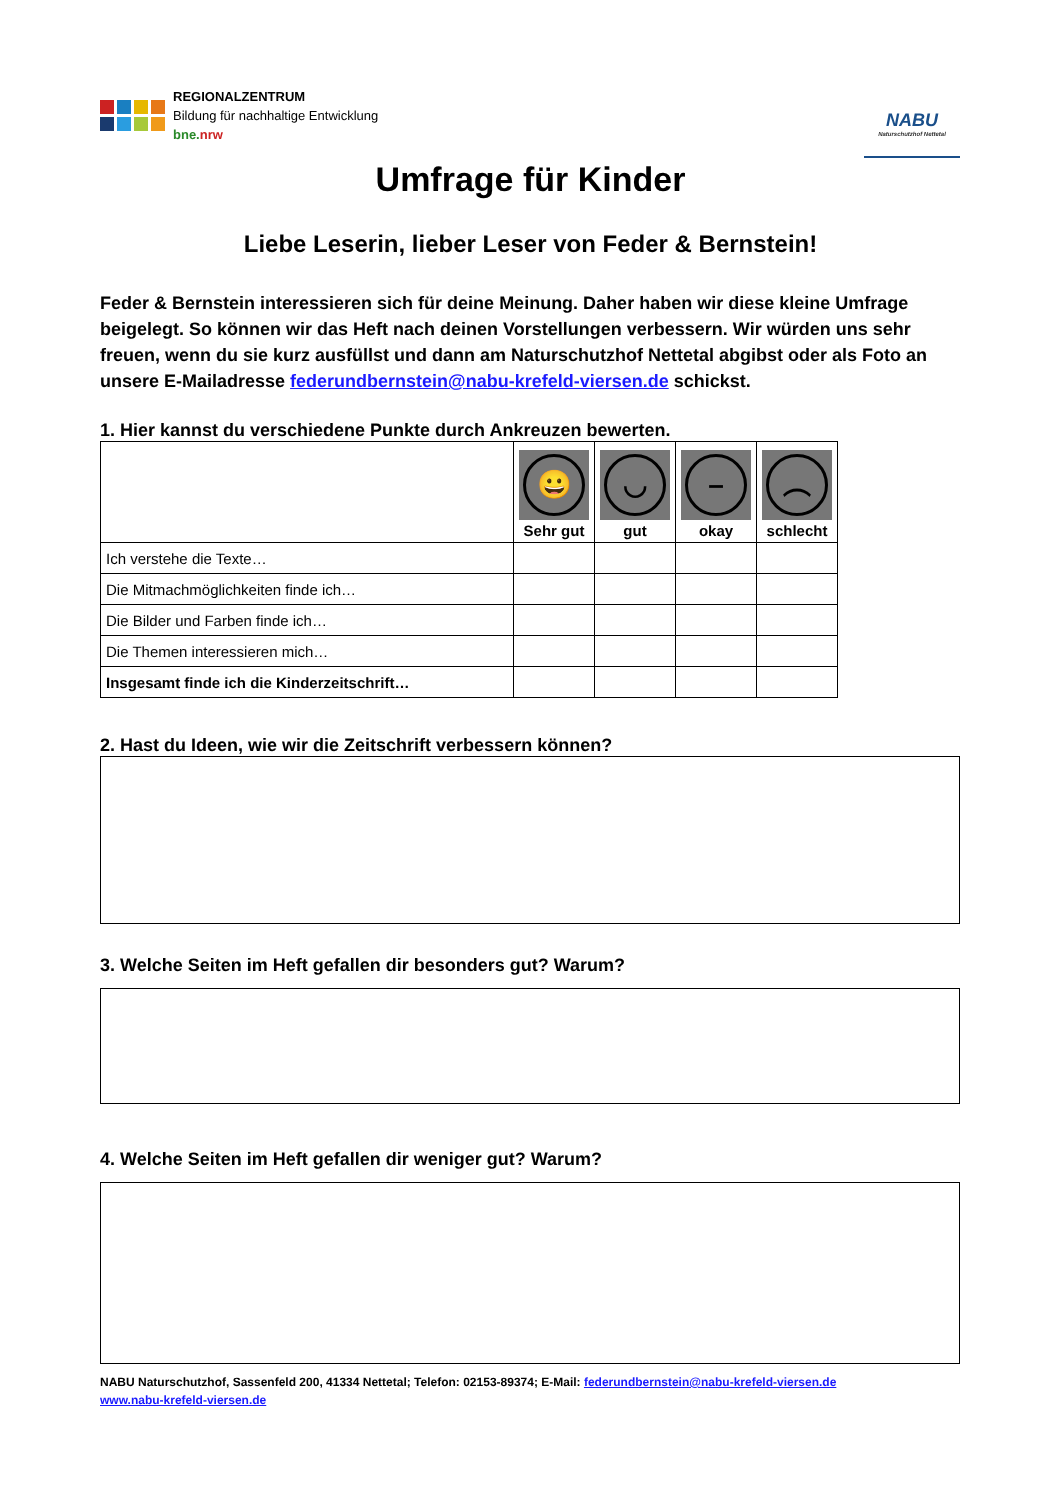REGIONALZENTRUM
Bildung für nachhaltige Entwicklung
bne.nrw
NABU
Naturschutzhof Nettetal
Umfrage für Kinder
Liebe Leserin, lieber Leser von Feder & Bernstein!
Feder & Bernstein interessieren sich für deine Meinung. Daher haben wir diese kleine Umfrage beigelegt. So können wir das Heft nach deinen Vorstellungen verbessern. Wir würden uns sehr freuen, wenn du sie kurz ausfüllst und dann am Naturschutzhof Nettetal abgibst oder als Foto an unsere E-Mailadresse federundbernstein@nabu-krefeld-viersen.de schickst.
1. Hier kannst du verschiedene Punkte durch Ankreuzen bewerten.
| | 😀 Sehr gut | ◡ gut | – okay | ︵ schlecht |
| Ich verstehe die Texte… | | | | |
| Die Mitmachmöglichkeiten finde ich… | | | | |
| Die Bilder und Farben finde ich… | | | | |
| Die Themen interessieren mich… | | | | |
| Insgesamt finde ich die Kinderzeitschrift… | | | | |
2. Hast du Ideen, wie wir die Zeitschrift verbessern können?
3. Welche Seiten im Heft gefallen dir besonders gut? Warum?
4. Welche Seiten im Heft gefallen dir weniger gut? Warum?
NABU Naturschutzhof, Sassenfeld 200, 41334 Nettetal; Telefon: 02153-89374; E-Mail: federundbernstein@nabu-krefeld-viersen.de
www.nabu-krefeld-viersen.de